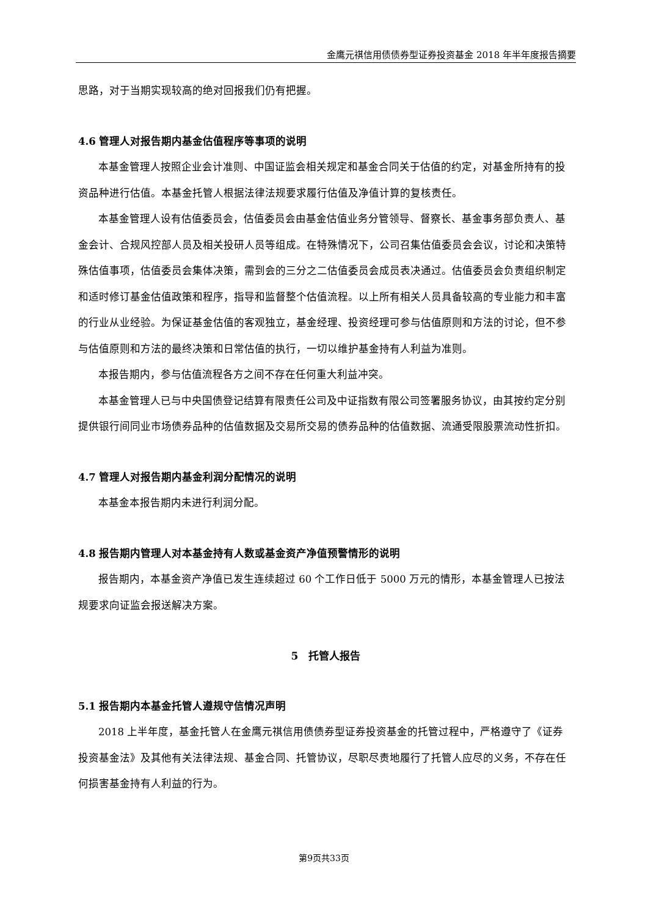金鹰元祺信用债债券型证券投资基金 2018 年半年度报告摘要
思路，对于当期实现较高的绝对回报我们仍有把握。
4.6 管理人对报告期内基金估值程序等事项的说明
本基金管理人按照企业会计准则、中国证监会相关规定和基金合同关于估值的约定，对基金所持有的投资品种进行估值。本基金托管人根据法律法规要求履行估值及净值计算的复核责任。
本基金管理人设有估值委员会，估值委员会由基金估值业务分管领导、督察长、基金事务部负责人、基金会计、合规风控部人员及相关投研人员等组成。在特殊情况下，公司召集估值委员会会议，讨论和决策特殊估值事项，估值委员会集体决策，需到会的三分之二估值委员会成员表决通过。估值委员会负责组织制定和适时修订基金估值政策和程序，指导和监督整个估值流程。以上所有相关人员具备较高的专业能力和丰富的行业从业经验。为保证基金估值的客观独立，基金经理、投资经理可参与估值原则和方法的讨论，但不参与估值原则和方法的最终决策和日常估值的执行，一切以维护基金持有人利益为准则。
本报告期内，参与估值流程各方之间不存在任何重大利益冲突。
本基金管理人已与中央国债登记结算有限责任公司及中证指数有限公司签署服务协议，由其按约定分别提供银行间同业市场债券品种的估值数据及交易所交易的债券品种的估值数据、流通受限股票流动性折扣。
4.7 管理人对报告期内基金利润分配情况的说明
本基金本报告期内未进行利润分配。
4.8 报告期内管理人对本基金持有人数或基金资产净值预警情形的说明
报告期内，本基金资产净值已发生连续超过 60 个工作日低于 5000 万元的情形，本基金管理人已按法规要求向证监会报送解决方案。
5　托管人报告
5.1 报告期内本基金托管人遵规守信情况声明
2018 上半年度，基金托管人在金鹰元祺信用债债券型证券投资基金的托管过程中，严格遵守了《证券投资基金法》及其他有关法律法规、基金合同、托管协议，尽职尽责地履行了托管人应尽的义务，不存在任何损害基金持有人利益的行为。
第9页共33页